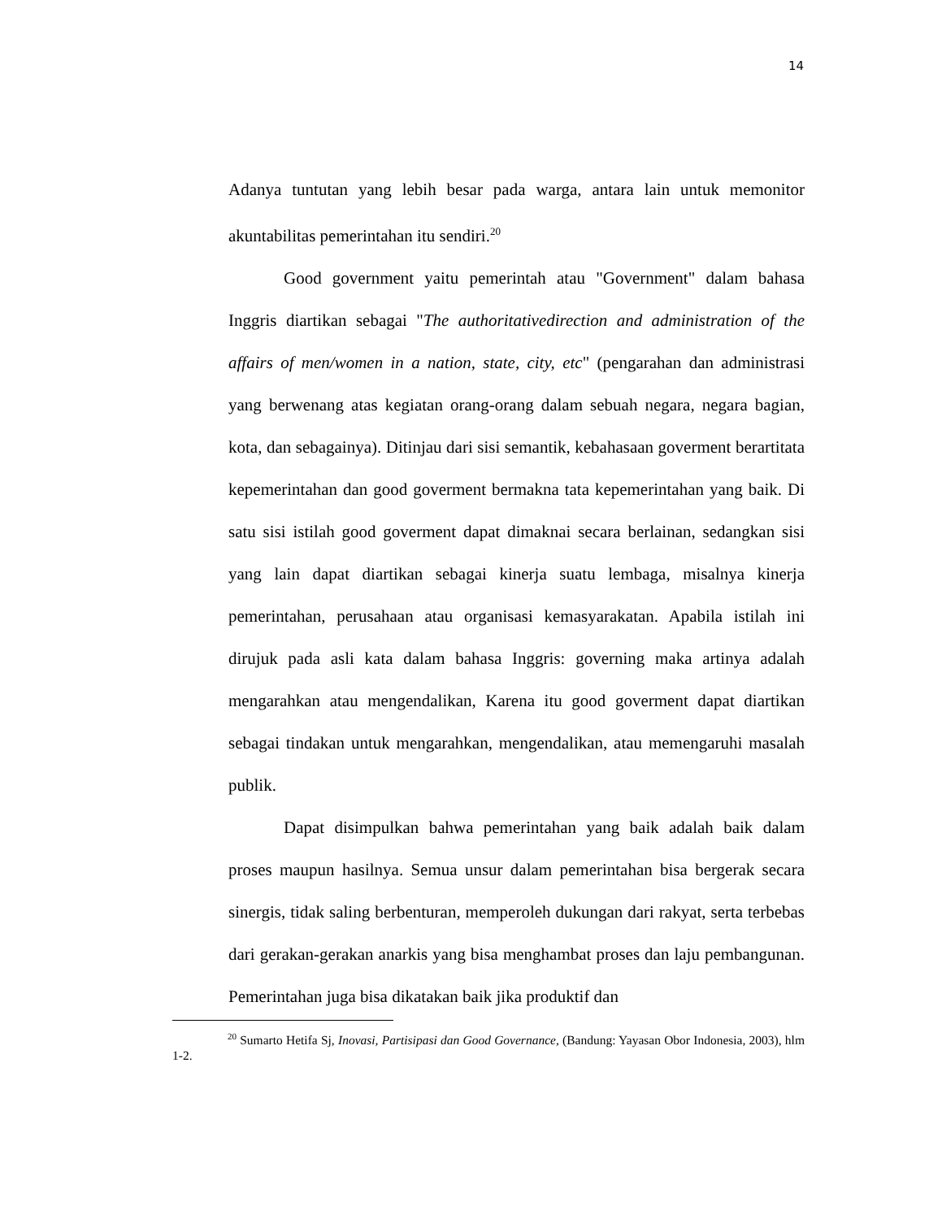14
Adanya tuntutan yang lebih besar pada warga, antara lain untuk memonitor akuntabilitas pemerintahan itu sendiri.<sup>20</sup>
Good government yaitu pemerintah atau "Government" dalam bahasa Inggris diartikan sebagai "The authoritativedirection and administration of the affairs of men/women in a nation, state, city, etc" (pengarahan dan administrasi yang berwenang atas kegiatan orang-orang dalam sebuah negara, negara bagian, kota, dan sebagainya). Ditinjau dari sisi semantik, kebahasaan goverment berartitata kepemerintahan dan good goverment bermakna tata kepemerintahan yang baik. Di satu sisi istilah good goverment dapat dimaknai secara berlainan, sedangkan sisi yang lain dapat diartikan sebagai kinerja suatu lembaga, misalnya kinerja pemerintahan, perusahaan atau organisasi kemasyarakatan. Apabila istilah ini dirujuk pada asli kata dalam bahasa Inggris: governing maka artinya adalah mengarahkan atau mengendalikan, Karena itu good goverment dapat diartikan sebagai tindakan untuk mengarahkan, mengendalikan, atau memengaruhi masalah publik.
Dapat disimpulkan bahwa pemerintahan yang baik adalah baik dalam proses maupun hasilnya. Semua unsur dalam pemerintahan bisa bergerak secara sinergis, tidak saling berbenturan, memperoleh dukungan dari rakyat, serta terbebas dari gerakan-gerakan anarkis yang bisa menghambat proses dan laju pembangunan. Pemerintahan juga bisa dikatakan baik jika produktif dan
<sup>20</sup> Sumarto Hetifa Sj, Inovasi, Partisipasi dan Good Governance, (Bandung: Yayasan Obor Indonesia, 2003), hlm 1-2.